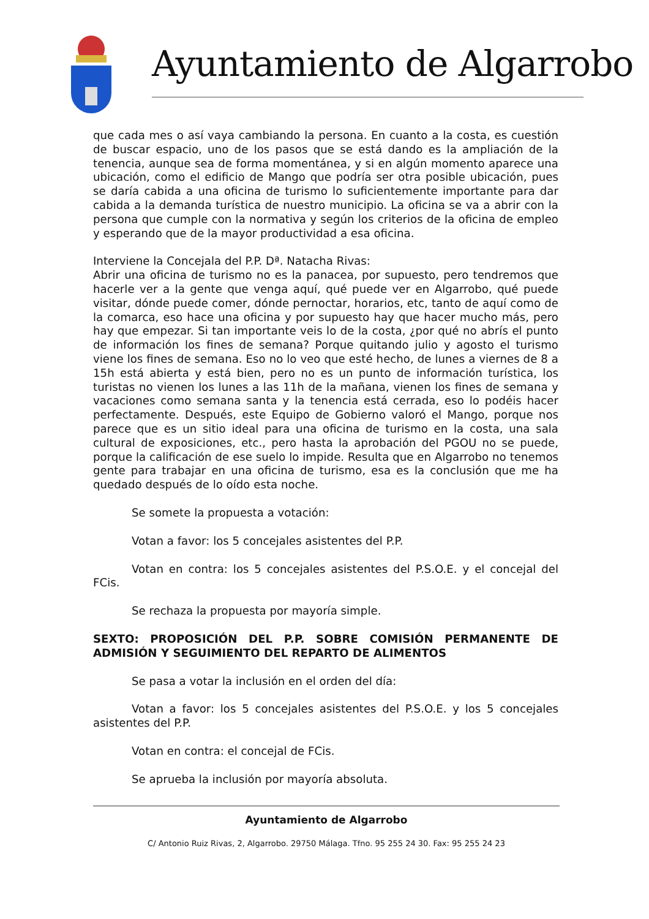Ayuntamiento de Algarrobo
que cada mes o así vaya cambiando la persona. En cuanto a la costa, es cuestión de buscar espacio, uno de los pasos que se está dando es la ampliación de la tenencia, aunque sea de forma momentánea, y si en algún momento aparece una ubicación, como el edificio de Mango que podría ser otra posible ubicación, pues se daría cabida a una oficina de turismo lo suficientemente importante para dar cabida a la demanda turística de nuestro municipio. La oficina se va a abrir con la persona que cumple con la normativa y según los criterios de la oficina de empleo y esperando que de la mayor productividad a esa oficina.
Interviene la Concejala del P.P. Dª. Natacha Rivas:
Abrir una oficina de turismo no es la panacea, por supuesto, pero tendremos que hacerle ver a la gente que venga aquí, qué puede ver en Algarrobo, qué puede visitar, dónde puede comer, dónde pernoctar, horarios, etc, tanto de aquí como de la comarca, eso hace una oficina y por supuesto hay que hacer mucho más, pero hay que empezar. Si tan importante veis lo de la costa, ¿por qué no abrís el punto de información los fines de semana? Porque quitando julio y agosto el turismo viene los fines de semana. Eso no lo veo que esté hecho, de lunes a viernes de 8 a 15h está abierta y está bien, pero no es un punto de información turística, los turistas no vienen los lunes a las 11h de la mañana, vienen los fines de semana y vacaciones como semana santa y la tenencia está cerrada, eso lo podéis hacer perfectamente. Después, este Equipo de Gobierno valoró el Mango, porque nos parece que es un sitio ideal para una oficina de turismo en la costa, una sala cultural de exposiciones, etc., pero hasta la aprobación del PGOU no se puede, porque la calificación de ese suelo lo impide. Resulta que en Algarrobo no tenemos gente para trabajar en una oficina de turismo, esa es la conclusión que me ha quedado después de lo oído esta noche.
Se somete la propuesta a votación:
Votan a favor: los 5 concejales asistentes del P.P.
Votan en contra: los 5 concejales asistentes del P.S.O.E. y el concejal del FCis.
Se rechaza la propuesta por mayoría simple.
SEXTO: PROPOSICIÓN DEL P.P. SOBRE COMISIÓN PERMANENTE DE ADMISIÓN Y SEGUIMIENTO DEL REPARTO DE ALIMENTOS
Se pasa a votar la inclusión en el orden del día:
Votan a favor: los 5 concejales asistentes del P.S.O.E. y los 5 concejales asistentes del P.P.
Votan en contra: el concejal de FCis.
Se aprueba la inclusión por mayoría absoluta.
Ayuntamiento de Algarrobo
C/ Antonio Ruiz Rivas, 2, Algarrobo. 29750 Málaga. Tfno. 95 255 24 30. Fax: 95 255 24 23